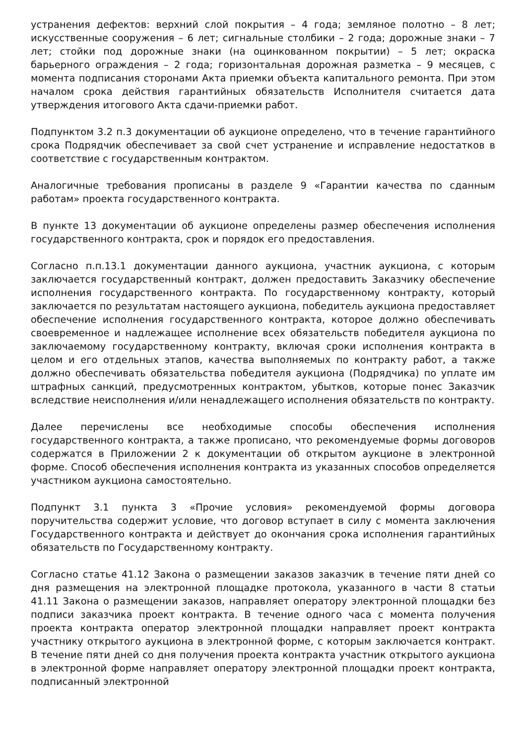устранения дефектов: верхний слой покрытия – 4 года; земляное полотно – 8 лет; искусственные сооружения – 6 лет; сигнальные столбики – 2 года; дорожные знаки – 7 лет; стойки под дорожные знаки (на оцинкованном покрытии) – 5 лет; окраска барьерного ограждения – 2 года; горизонтальная дорожная разметка – 9 месяцев, с момента подписания сторонами Акта приемки объекта капитального ремонта. При этом началом срока действия гарантийных обязательств Исполнителя считается дата утверждения итогового Акта сдачи-приемки работ.
Подпунктом 3.2 п.3 документации об аукционе определено, что в течение гарантийного срока Подрядчик обеспечивает за свой счет устранение и исправление недостатков в соответствие с государственным контрактом.
Аналогичные требования прописаны в разделе 9 «Гарантии качества по сданным работам» проекта государственного контракта.
В пункте 13 документации об аукционе определены размер обеспечения исполнения государственного контракта, срок и порядок его предоставления.
Согласно п.п.13.1 документации данного аукциона, участник аукциона, с которым заключается государственный контракт, должен предоставить Заказчику обеспечение исполнения государственного контракта. По государственному контракту, который заключается по результатам настоящего аукциона, победитель аукциона предоставляет обеспечение исполнения государственного контракта, которое должно обеспечивать своевременное и надлежащее исполнение всех обязательств победителя аукциона по заключаемому государственному контракту, включая сроки исполнения контракта в целом и его отдельных этапов, качества выполняемых по контракту работ, а также должно обеспечивать обязательства победителя аукциона (Подрядчика) по уплате им штрафных санкций, предусмотренных контрактом, убытков, которые понес Заказчик вследствие неисполнения и/или ненадлежащего исполнения обязательств по контракту.
Далее перечислены все необходимые способы обеспечения исполнения государственного контракта, а также прописано, что рекомендуемые формы договоров содержатся в Приложении 2 к документации об открытом аукционе в электронной форме. Способ обеспечения исполнения контракта из указанных способов определяется участником аукциона самостоятельно.
Подпункт 3.1 пункта 3 «Прочие условия» рекомендуемой формы договора поручительства содержит условие, что договор вступает в силу с момента заключения Государственного контракта и действует до окончания срока исполнения гарантийных обязательств по Государственному контракту.
Согласно статье 41.12 Закона о размещении заказов заказчик в течение пяти дней со дня размещения на электронной площадке протокола, указанного в части 8 статьи 41.11 Закона о размещении заказов, направляет оператору электронной площадки без подписи заказчика проект контракта. В течение одного часа с момента получения проекта контракта оператор электронной площадки направляет проект контракта участнику открытого аукциона в электронной форме, с которым заключается контракт. В течение пяти дней со дня получения проекта контракта участник открытого аукциона в электронной форме направляет оператору электронной площадки проект контракта, подписанный электронной